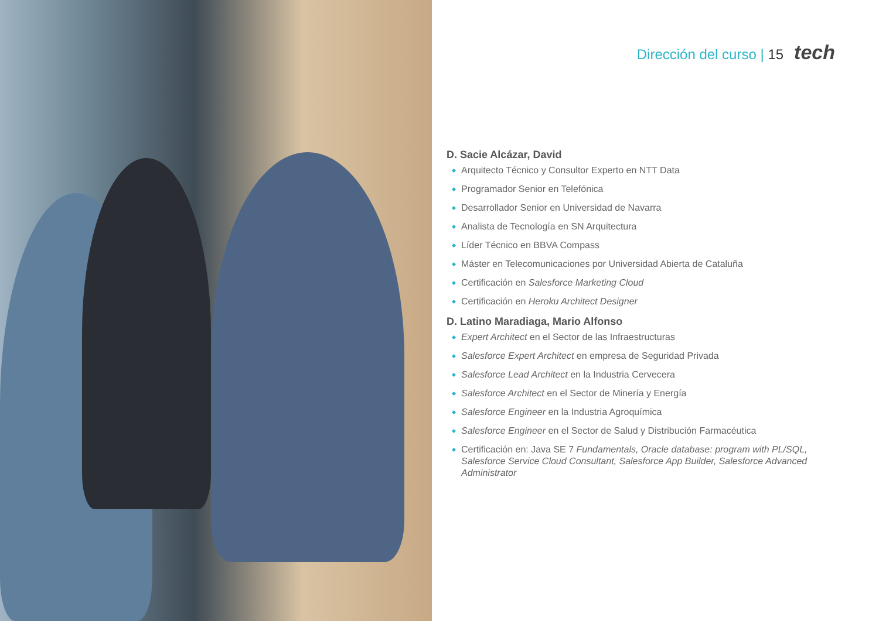Dirección del curso | 15 tech
D. Sacie Alcázar, David
Arquitecto Técnico y Consultor Experto en NTT Data
Programador Senior en Telefónica
Desarrollador Senior en Universidad de Navarra
Analista de Tecnología en SN Arquitectura
Líder Técnico en BBVA Compass
Máster en Telecomunicaciones por Universidad Abierta de Cataluña
Certificación en Salesforce Marketing Cloud
Certificación en Heroku Architect Designer
D. Latino Maradiaga, Mario Alfonso
Expert Architect en el Sector de las Infraestructuras
Salesforce Expert Architect en empresa de Seguridad Privada
Salesforce Lead Architect en la Industria Cervecera
Salesforce Architect en el Sector de Minería y Energía
Salesforce Engineer en la Industria Agroquímica
Salesforce Engineer en el Sector de Salud y Distribución Farmacéutica
Certificación en: Java SE 7 Fundamentals, Oracle database: program with PL/SQL, Salesforce Service Cloud Consultant, Salesforce App Builder, Salesforce Advanced Administrator